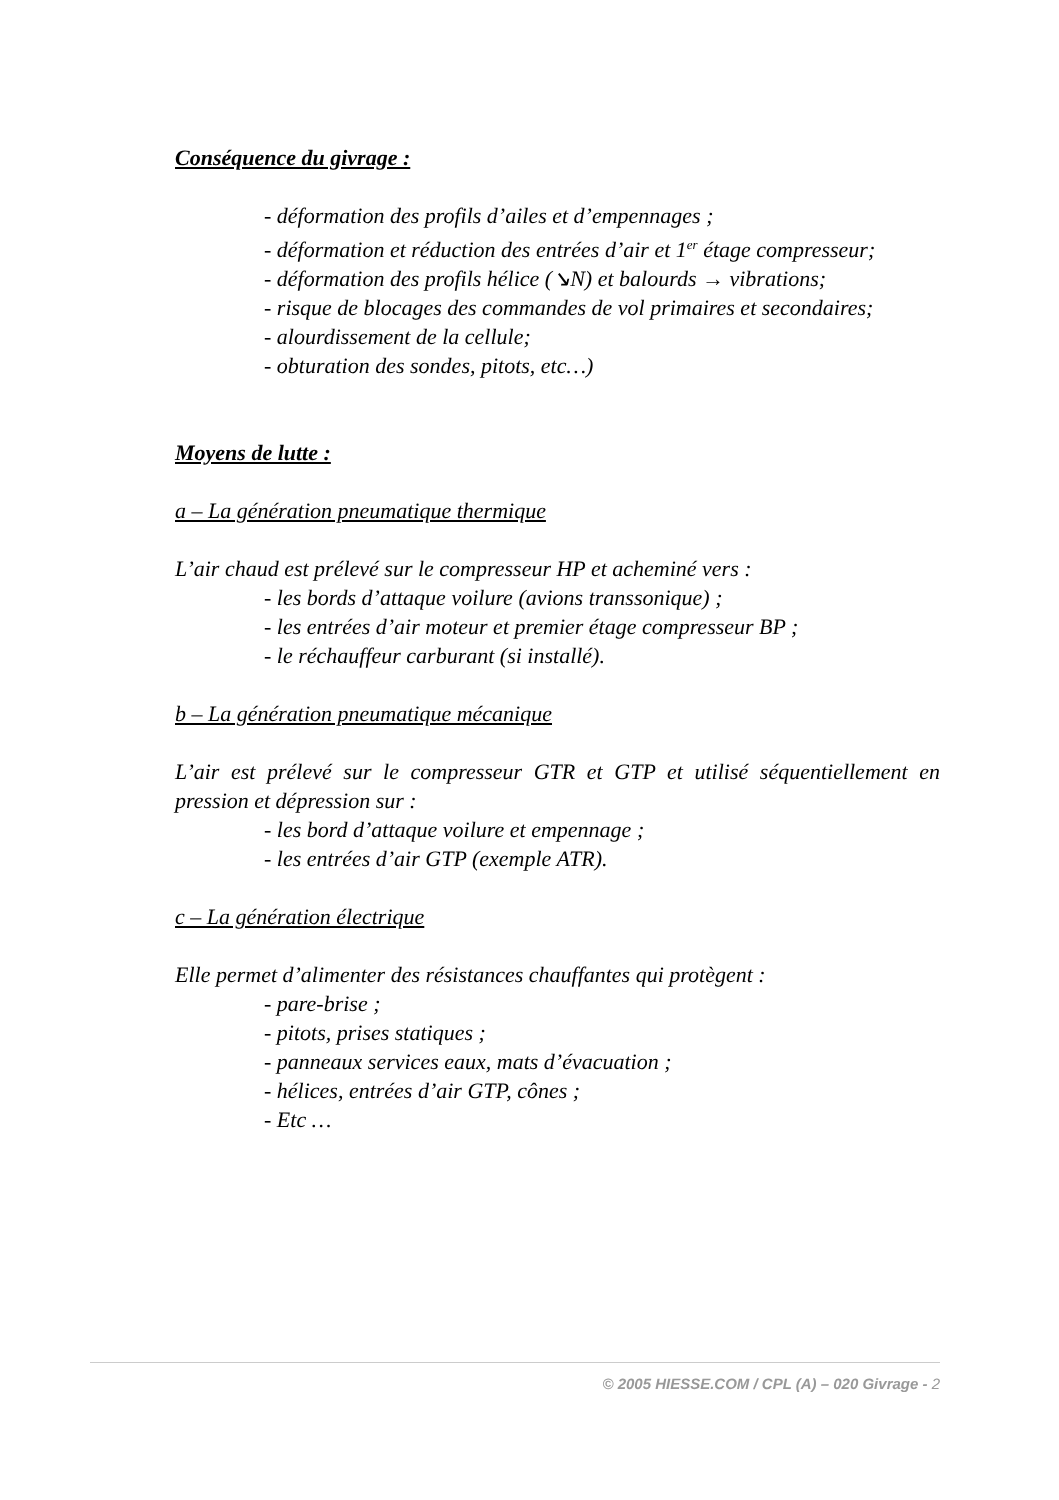Conséquence du givrage :
- déformation des profils d’ailes et d’empennages ;
- déformation et réduction des entrées d’air et 1<sup>er</sup> étage compresseur;
- déformation des profils hélice (↘N) et balourds → vibrations;
- risque de blocages des commandes de vol primaires et secondaires;
- alourdissement de la cellule;
- obturation des sondes, pitots, etc…)
Moyens de lutte :
a – La génération pneumatique thermique
L’air chaud est prélevé sur le compresseur HP et acheminé vers :
- les bords d’attaque voilure (avions transsonique) ;
- les entrées d’air moteur et premier étage compresseur BP ;
- le réchauffeur carburant (si installé).
b – La génération pneumatique mécanique
L’air est prélevé sur le compresseur GTR et GTP et utilisé séquentiellement en pression et dépression sur :
- les bord d’attaque voilure et empennage ;
- les entrées d’air GTP (exemple ATR).
c – La génération électrique
Elle permet d’alimenter des résistances chauffantes qui protègent :
- pare-brise ;
- pitots, prises statiques ;
- panneaux services eaux, mats d’évacuation ;
- hélices, entrées d’air GTP, cônes ;
- Etc …
© 2005 HIESSE.COM / CPL (A) – 020 Givrage - 2